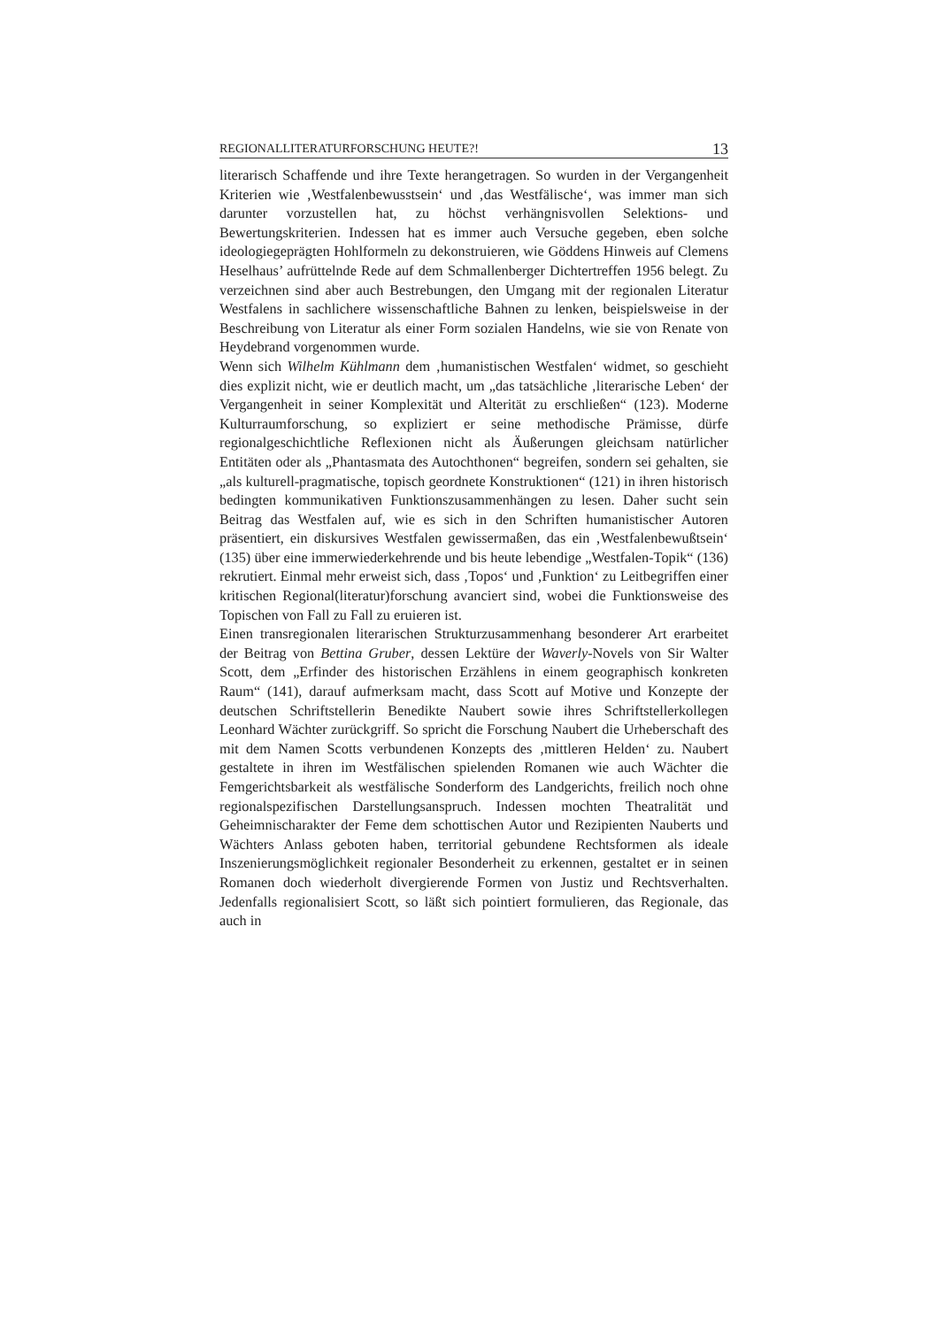REGIONALLITERATURFORSCHUNG HEUTE?! 13
literarisch Schaffende und ihre Texte herangetragen. So wurden in der Vergangenheit Kriterien wie ‚Westfalenbewusstsein‘ und ‚das Westfälische‘, was immer man sich darunter vorzustellen hat, zu höchst verhängnisvollen Selektions- und Bewertungskriterien. Indessen hat es immer auch Versuche gegeben, eben solche ideologiegeprägten Hohlformeln zu dekonstruieren, wie Göddens Hinweis auf Clemens Heselhaus’ aufrüttelnde Rede auf dem Schmallenberger Dichtertreffen 1956 belegt. Zu verzeichnen sind aber auch Bestrebungen, den Umgang mit der regionalen Literatur Westfalens in sachlichere wissenschaftliche Bahnen zu lenken, beispielsweise in der Beschreibung von Literatur als einer Form sozialen Handelns, wie sie von Renate von Heydebrand vorgenommen wurde.
Wenn sich Wilhelm Kühlmann dem ‚humanistischen Westfalen‘ widmet, so geschieht dies explizit nicht, wie er deutlich macht, um „das tatsächliche ‚literarische Leben‘ der Vergangenheit in seiner Komplexität und Alterität zu erschließen“ (123). Moderne Kulturraumforschung, so expliziert er seine methodische Prämisse, dürfe regionalgeschichtliche Reflexionen nicht als Äußerungen gleichsam natürlicher Entitäten oder als „Phantasmata des Autochthonen“ begreifen, sondern sei gehalten, sie „als kulturell-pragmatische, topisch geordnete Konstruktionen“ (121) in ihren historisch bedingten kommunikativen Funktionszusammenhängen zu lesen. Daher sucht sein Beitrag das Westfalen auf, wie es sich in den Schriften humanistischer Autoren präsentiert, ein diskursives Westfalen gewissermaßen, das ein ‚Westfalenbewußtsein‘ (135) über eine immerwiederkehrende und bis heute lebendige „Westfalen-Topik“ (136) rekrutiert. Einmal mehr erweist sich, dass ‚Topos‘ und ‚Funktion‘ zu Leitbegriffen einer kritischen Regional(literatur)forschung avanciert sind, wobei die Funktionsweise des Topischen von Fall zu Fall zu eruieren ist.
Einen transregionalen literarischen Strukturzusammenhang besonderer Art erarbeitet der Beitrag von Bettina Gruber, dessen Lektüre der Waverly-Novels von Sir Walter Scott, dem „Erfinder des historischen Erzählens in einem geographisch konkreten Raum“ (141), darauf aufmerksam macht, dass Scott auf Motive und Konzepte der deutschen Schriftstellerin Benedikte Naubert sowie ihres Schriftstellerkollegen Leonhard Wächter zurückgriff. So spricht die Forschung Naubert die Urheberschaft des mit dem Namen Scotts verbundenen Konzepts des ‚mittleren Helden‘ zu. Naubert gestaltete in ihren im Westfälischen spielenden Romanen wie auch Wächter die Femgerichtsbarkeit als westfälische Sonderform des Landgerichts, freilich noch ohne regionalspezifischen Darstellungsanspruch. Indessen mochten Theatralität und Geheimnischarakter der Feme dem schottischen Autor und Rezipienten Nauberts und Wächters Anlass geboten haben, territorial gebundene Rechtsformen als ideale Inszenierungsmöglichkeit regionaler Besonderheit zu erkennen, gestaltet er in seinen Romanen doch wiederholt divergierende Formen von Justiz und Rechtsverhalten. Jedenfalls regionalisiert Scott, so läßt sich pointiert formulieren, das Regionale, das auch in